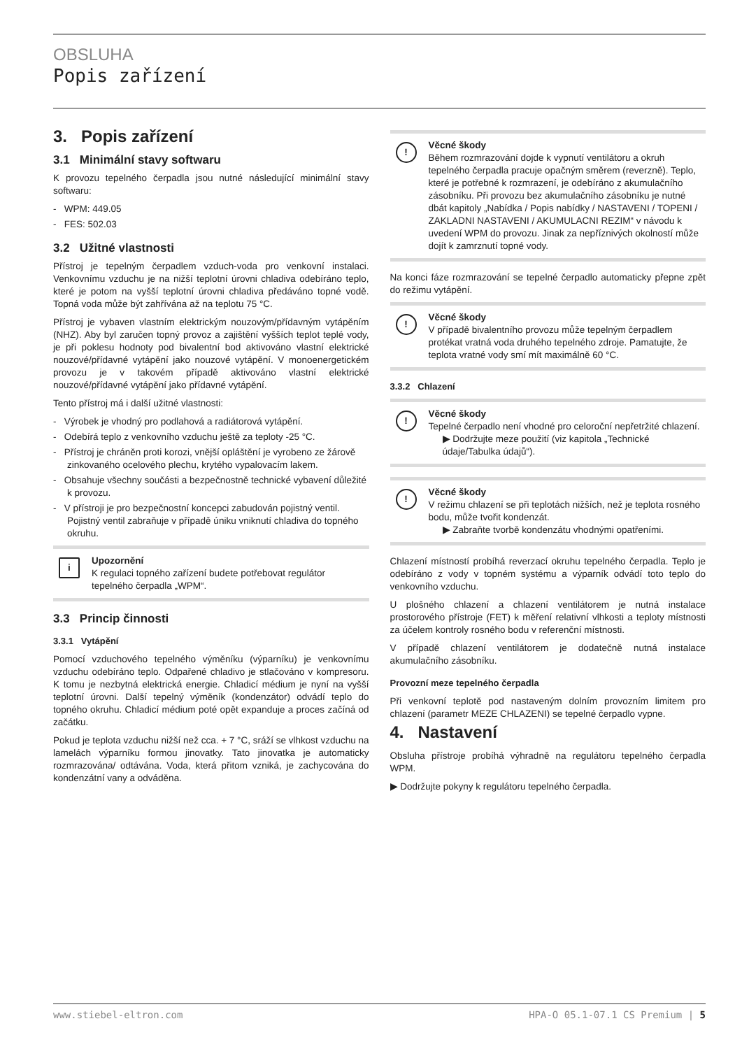OBSLUHA
Popis zařízení
3. Popis zařízení
3.1 Minimální stavy softwaru
K provozu tepelného čerpadla jsou nutné následující minimální stavy softwaru:
- WPM: 449.05
- FES: 502.03
3.2 Užitné vlastnosti
Přístroj je tepelným čerpadlem vzduch-voda pro venkovní instalaci. Venkovnímu vzduchu je na nižší teplotní úrovni chladiva odebíráno teplo, které je potom na vyšší teplotní úrovni chladiva předáváno topné vodě. Topná voda může být zahřívána až na teplotu 75 °C.
Přístroj je vybaven vlastním elektrickým nouzovým/přídavným vytápěním (NHZ). Aby byl zaručen topný provoz a zajištění vyšších teplot teplé vody, je při poklesu hodnoty pod bivalentní bod aktivováno vlastní elektrické nouzové/přídavné vytápění jako nouzové vytápění. V monoenergetickém provozu je v takovém případě aktivováno vlastní elektrické nouzové/přídavné vytápění jako přídavné vytápění.
Tento přístroj má i další užitné vlastnosti:
- Výrobek je vhodný pro podlahová a radiátorová vytápění.
- Odebírá teplo z venkovního vzduchu ještě za teploty -25 °C.
- Přístroj je chráněn proti korozi, vnější opláštění je vyrobeno ze žárově zinkovaného ocelového plechu, krytého vypalovacím lakem.
- Obsahuje všechny součásti a bezpečnostně technické vybavení důležité k provozu.
- V přístroji je pro bezpečnostní koncepci zabudován pojistný ventil. Pojistný ventil zabraňuje v případě úniku vniknutí chladiva do topného okruhu.
i Upozornění
K regulaci topného zařízení budete potřebovat regulátor tepelného čerpadla „WPM“.
3.3 Princip činnosti
3.3.1 Vytápění
Pomocí vzduchového tepelného výměníku (výparníku) je venkovnímu vzduchu odebíráno teplo. Odpařené chladivo je stlačováno v kompresoru. K tomu je nezbytná elektrická energie. Chladicí médium je nyní na vyšší teplotní úrovni. Další tepelný výměník (kondenzátor) odvádí teplo do topného okruhu. Chladicí médium poté opět expanduje a proces začíná od začátku.
Pokud je teplota vzduchu nižší než cca. + 7 °C, sráží se vlhkost vzduchu na lamelách výparníku formou jinovatky. Tato jinovatka je automaticky rozmrazována/ odtávána. Voda, která přitom vzniká, je zachycována do kondenzátní vany a odváděna.
! Věcné škody
Během rozmrazování dojde k vypnutí ventilátoru a okruh tepelného čerpadla pracuje opačným směrem (reverzně). Teplo, které je potřebné k rozmrazení, je odebíráno z akumulačního zásobníku. Při provozu bez akumulačního zásobníku je nutné dbát kapitoly „Nabídka / Popis nabídky / NASTAVENI / TOPENI / ZAKLADNI NASTAVENI / AKUMULACNI REZIM“ v návodu k uvedení WPM do provozu. Jinak za nepříznivých okolností může dojít k zamrznutí topné vody.
Na konci fáze rozmrazování se tepelné čerpadlo automaticky přepne zpět do režimu vytápění.
! Věcné škody
V případě bivalentního provozu může tepelným čerpadlem protékat vratná voda druhého tepelného zdroje. Pamatujte, že teplota vratné vody smí mít maximálně 60 °C.
3.3.2 Chlazení
! Věcné škody
Tepelné čerpadlo není vhodné pro celoroční nepřetržité chlazení.
▶ Dodržujte meze použití (viz kapitola „Technické údaje/Tabulka údajů“).
! Věcné škody
V režimu chlazení se při teplotách nižších, než je teplota rosného bodu, může tvořit kondenzát.
▶ Zabraňte tvorbě kondenzátu vhodnými opatřeními.
Chlazení místností probíhá reverzací okruhu tepelného čerpadla. Teplo je odebíráno z vody v topném systému a výparník odvádí toto teplo do venkovního vzduchu.
U plošného chlazení a chlazení ventilátorem je nutná instalace prostorového přístroje (FET) k měření relativní vlhkosti a teploty místnosti za účelem kontroly rosného bodu v referenční místnosti.
V případě chlazení ventilátorem je dodatečně nutná instalace akumulačního zásobníku.
Provozní meze tepelného čerpadla
Při venkovní teplotě pod nastaveným dolním provozním limitem pro chlazení (parametr MEZE CHLAZENI) se tepelné čerpadlo vypne.
4. Nastavení
Obsluha přístroje probíhá výhradně na regulátoru tepelného čerpadla WPM.
▶ Dodržujte pokyny k regulátoru tepelného čerpadla.
www.stiebel-eltron.com HPA-O 05.1-07.1 CS Premium | 5